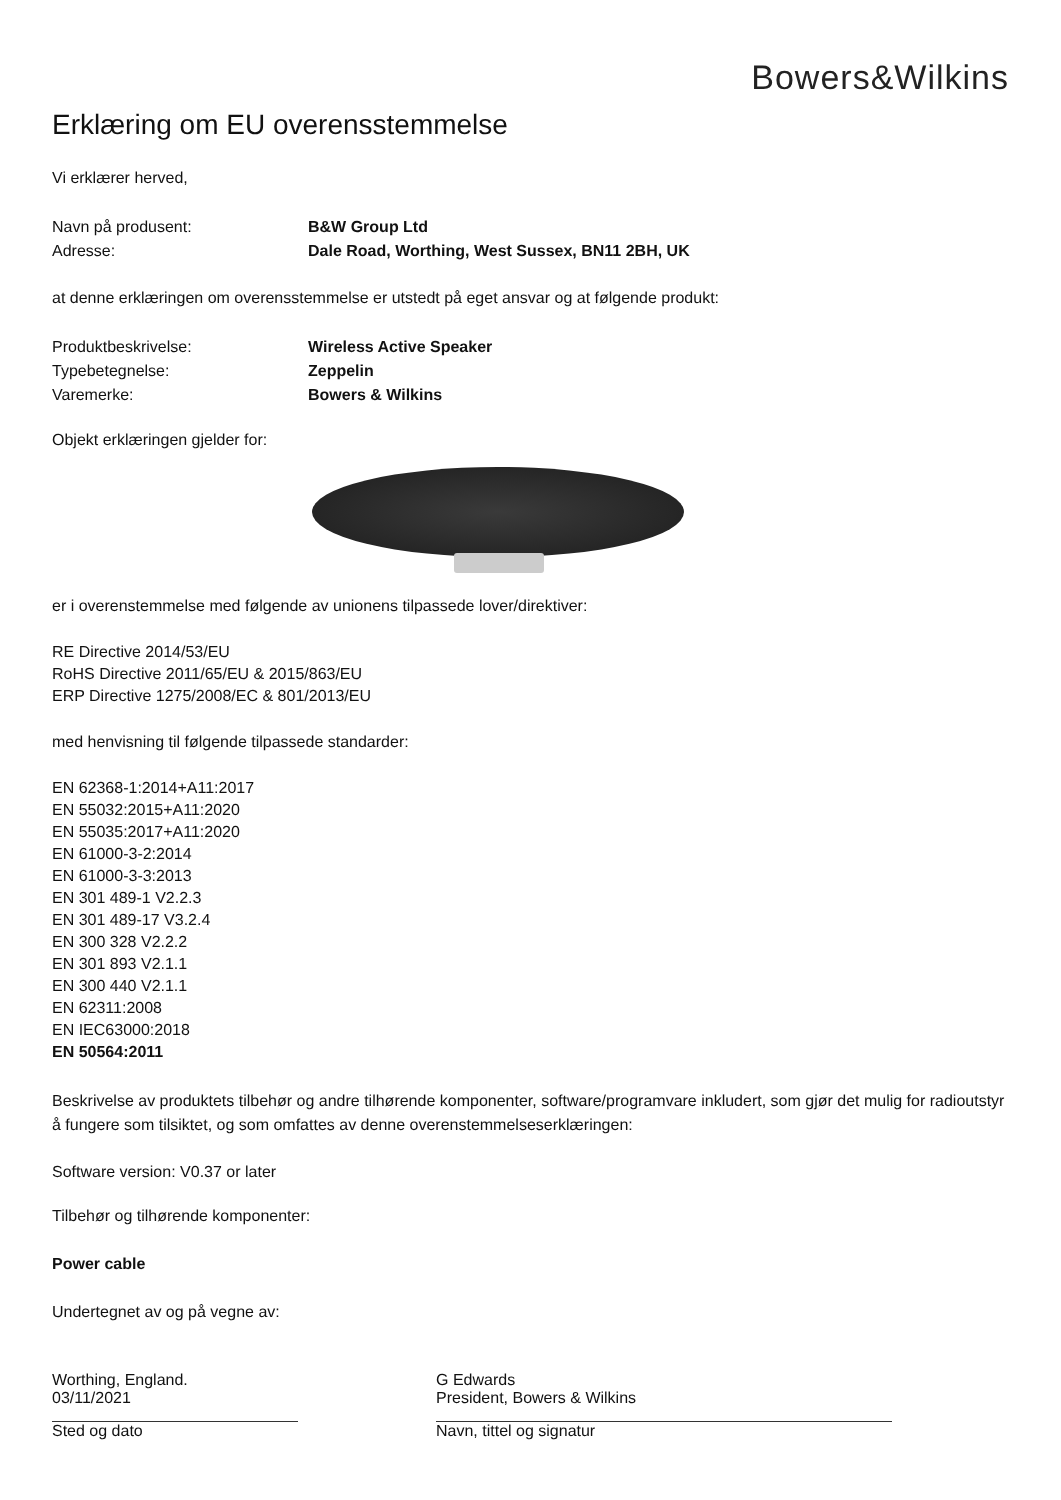Bowers&Wilkins
Erklæring om EU overensstemmelse
Vi erklærer herved,
Navn på produsent: B&W Group Ltd
Adresse: Dale Road, Worthing, West Sussex, BN11 2BH, UK
at denne erklæringen om overensstemmelse er utstedt på eget ansvar og at følgende produkt:
Produktbeskrivelse: Wireless Active Speaker
Typebetegnelse: Zeppelin
Varemerke: Bowers & Wilkins
Objekt erklæringen gjelder for:
er i overenstemmelse med følgende av unionens tilpassede lover/direktiver:
RE Directive 2014/53/EU
RoHS Directive 2011/65/EU & 2015/863/EU
ERP Directive 1275/2008/EC & 801/2013/EU
med henvisning til følgende tilpassede standarder:
EN 62368-1:2014+A11:2017
EN 55032:2015+A11:2020
EN 55035:2017+A11:2020
EN 61000-3-2:2014
EN 61000-3-3:2013
EN 301 489-1 V2.2.3
EN 301 489-17 V3.2.4
EN 300 328 V2.2.2
EN 301 893 V2.1.1
EN 300 440 V2.1.1
EN 62311:2008
EN IEC63000:2018
EN 50564:2011
Beskrivelse av produktets tilbehør og andre tilhørende komponenter, software/programvare inkludert, som gjør det mulig for radioutstyr å fungere som tilsiktet, og som omfattes av denne overenstemmelseserklæringen:
Software version: V0.37 or later
Tilbehør og tilhørende komponenter:
Power cable
Undertegnet av og på vegne av:
Worthing, England.
03/11/2021
Sted og dato
G Edwards
President, Bowers & Wilkins
Navn, tittel og signatur